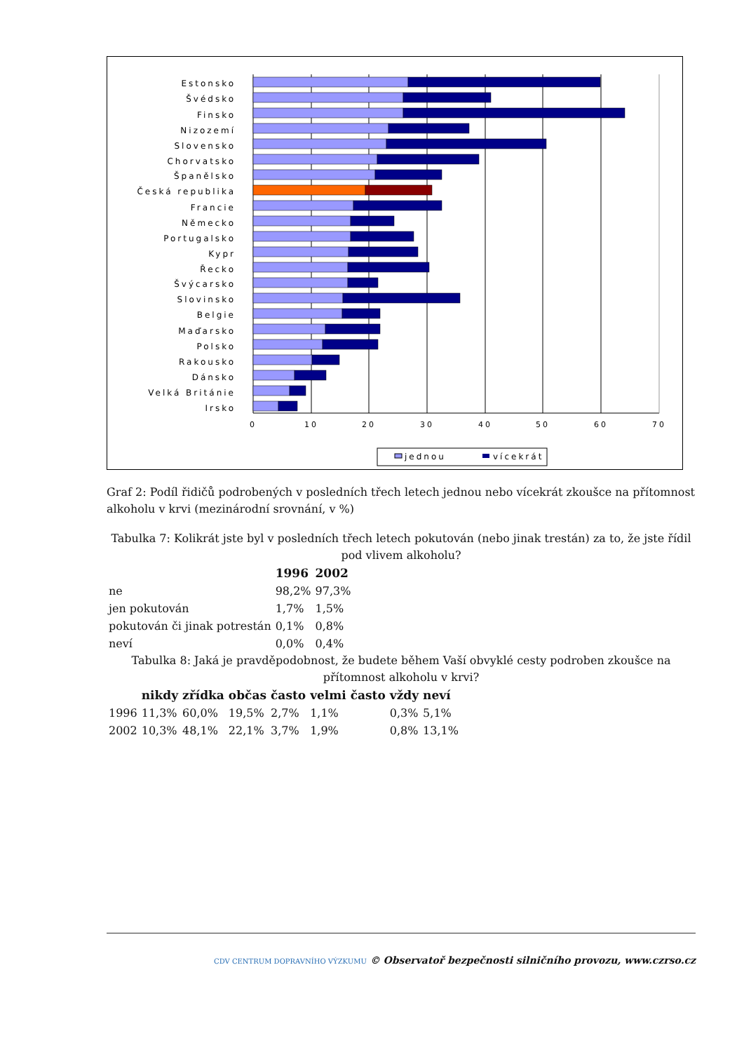0
10
20
30
40
50
60
70
Estonsko
Švédsko
Finsko
Nizozemí
Slovensko
Chorvatsko
Španělsko
Česká republika
Francie
Německo
Portugalsko
Kypr
Řecko
Švýcarsko
Slovinsko
Belgie
Maďarsko
Polsko
Rakousko
Dánsko
Velká Británie
Irsko
jednou
vícekrát
Graf 2: Podíl řidičů podrobených v posledních třech letech jednou nebo vícekrát zkoušce na přítomnost alkoholu v krvi (mezinárodní srovnání, v %)
Tabulka 7: Kolikrát jste byl v posledních třech letech pokutován (nebo jinak trestán) za to, že jste řídil pod vlivem alkoholu?
| | 1996 | 2002 |
| --- | --- | --- |
| ne | 98,2% | 97,3% |
| jen pokutován | 1,7% | 1,5% |
| pokutován či jinak potrestán | 0,1% | 0,8% |
| neví | 0,0% | 0,4% |
Tabulka 8: Jaká je pravděpodobnost, že budete během Vaší obvyklé cesty podroben zkoušce na přítomnost alkoholu v krvi?
| | nikdy | zřídka | občas | často | velmi často | vždy | neví |
| --- | --- | --- | --- | --- | --- | --- | --- |
| 1996 | 11,3% | 60,0% | 19,5% | 2,7% | 1,1% | 0,3% | 5,1% |
| 2002 | 10,3% | 48,1% | 22,1% | 3,7% | 1,9% | 0,8% | 13,1% |
CDV CENTRUM DOPRAVNÍHO VÝZKUMU © Observatoř bezpečnosti silničního provozu, www.czrso.cz